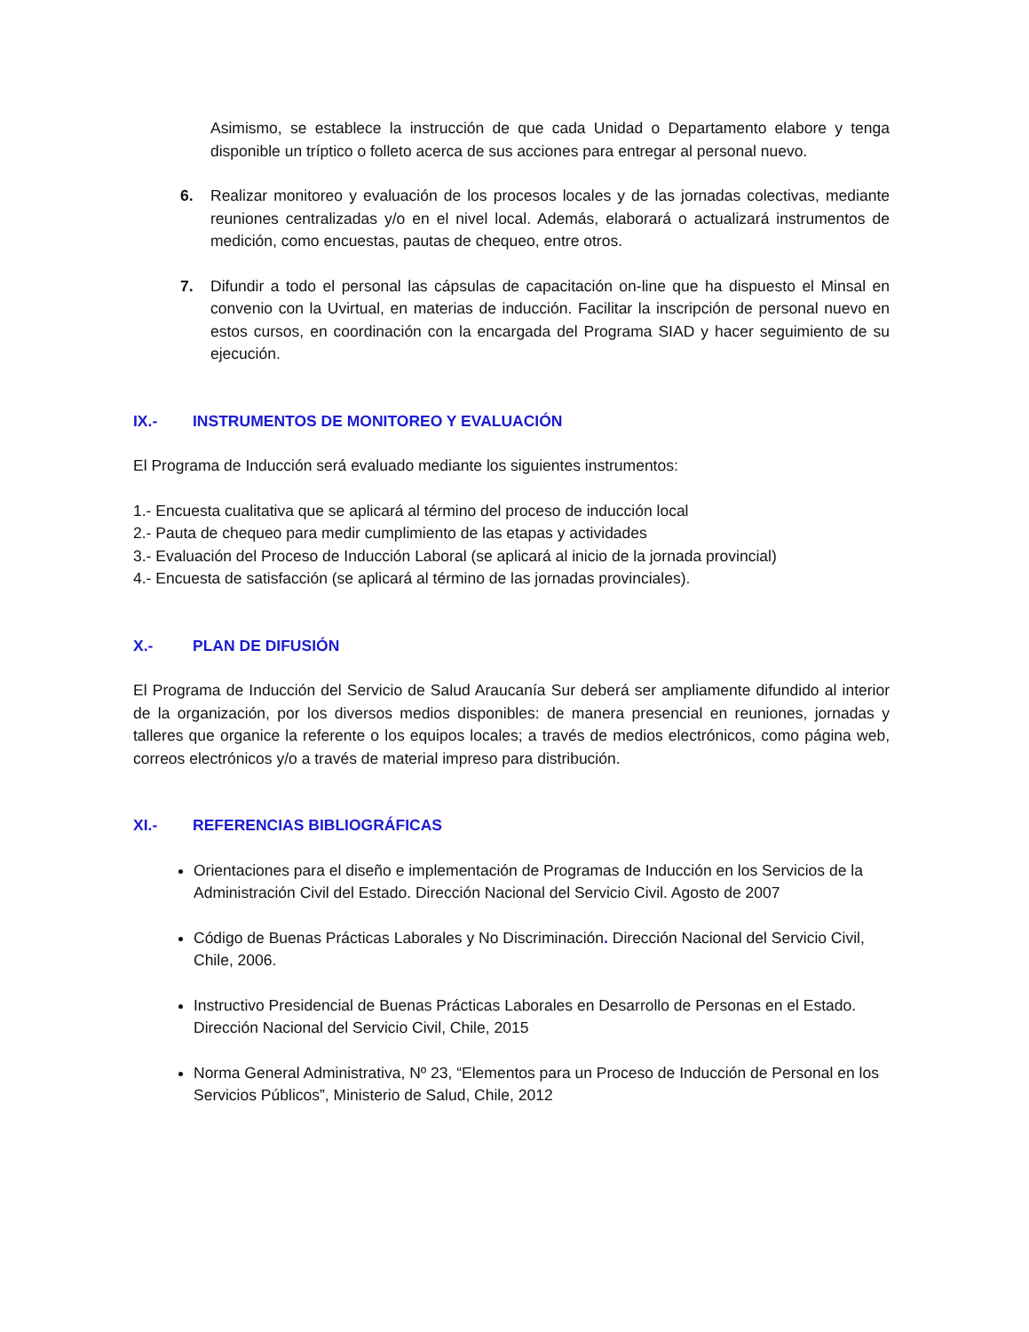Asimismo, se establece la instrucción de que cada Unidad o Departamento elabore y tenga disponible un tríptico o folleto acerca de sus acciones para entregar al personal nuevo.
6. Realizar monitoreo y evaluación de los procesos locales y de las jornadas colectivas, mediante reuniones centralizadas y/o en el nivel local. Además, elaborará o actualizará instrumentos de medición, como encuestas, pautas de chequeo, entre otros.
7. Difundir a todo el personal las cápsulas de capacitación on-line que ha dispuesto el Minsal en convenio con la Uvirtual, en materias de inducción. Facilitar la inscripción de personal nuevo en estos cursos, en coordinación con la encargada del Programa SIAD y hacer seguimiento de su ejecución.
IX.- INSTRUMENTOS DE MONITOREO Y EVALUACIÓN
El Programa de Inducción será evaluado mediante los siguientes instrumentos:
1.- Encuesta cualitativa que se aplicará al término del proceso de inducción local
2.- Pauta de chequeo para medir cumplimiento de las etapas y actividades
3.- Evaluación del Proceso de Inducción Laboral (se aplicará al inicio de la jornada provincial)
4.- Encuesta de satisfacción (se aplicará al término de las jornadas provinciales).
X.- PLAN DE DIFUSIÓN
El Programa de Inducción del Servicio de Salud Araucanía Sur deberá ser ampliamente difundido al interior de la organización, por los diversos medios disponibles: de manera presencial en reuniones, jornadas y talleres que organice la referente o los equipos locales; a través de medios electrónicos, como página web, correos electrónicos y/o a través de material impreso para distribución.
XI.- REFERENCIAS BIBLIOGRÁFICAS
Orientaciones para el diseño e implementación de Programas de Inducción en los Servicios de la Administración Civil del Estado. Dirección Nacional del Servicio Civil. Agosto de 2007
Código de Buenas Prácticas Laborales y No Discriminación. Dirección Nacional del Servicio Civil, Chile, 2006.
Instructivo Presidencial de Buenas Prácticas Laborales en Desarrollo de Personas en el Estado. Dirección Nacional del Servicio Civil, Chile, 2015
Norma General Administrativa, Nº 23, “Elementos para un Proceso de Inducción de Personal en los Servicios Públicos”, Ministerio de Salud, Chile, 2012